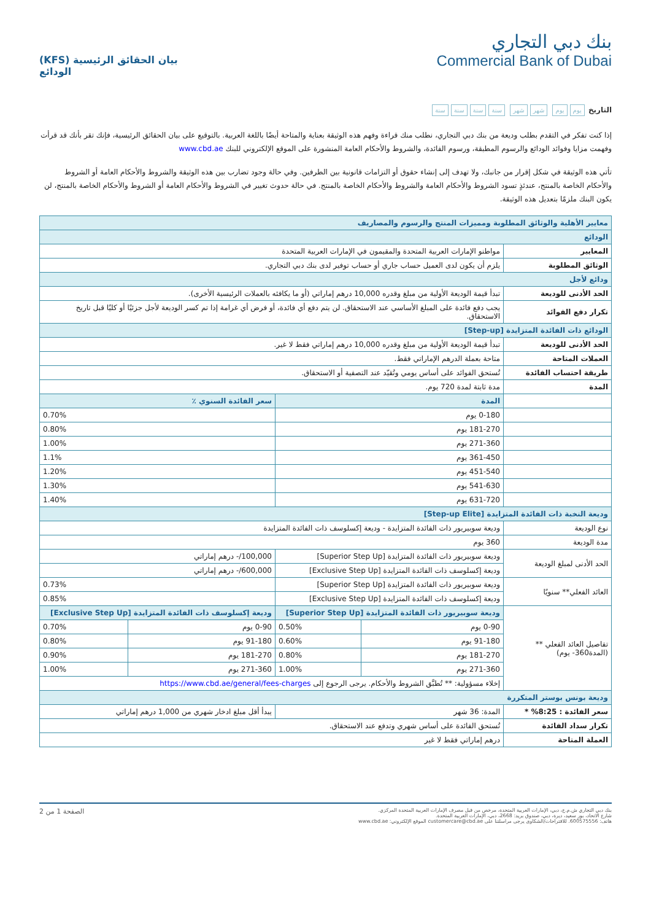بنك دبي التجاري
Commercial Bank of Dubai
بيان الحقائق الرئيسية (KFS)
الودائع
التاريخ يوم يوم شهر شهر سنة سنة سنة سنة
إذا كنت تفكر في التقدم بطلب وديعة من بنك دبي التجاري، نطلب منك قراءة وفهم هذه الوثيقة بعناية والمتاحة أيضًا باللغة العربية. بالتوقيع على بيان الحقائق الرئيسية، فإنك تقر بأنك قد قرأت وفهمت مزايا وفوائد الودائع والرسوم المطبقة، ورسوم الفائدة، والشروط والأحكام العامة المنشورة على الموقع الإلكتروني للبنك www.cbd.ae
تأتي هذه الوثيقة في شكل إقرار من جانبك، ولا تهدف إلى إنشاء حقوق أو التزامات قانونية بين الطرفين. وفي حالة وجود تضارب بين هذه الوثيقة والشروط والأحكام العامة أو الشروط والأحكام الخاصة بالمنتج، عندئذٍ تسود الشروط والأحكام العامة والشروط والأحكام الخاصة بالمنتج. في حالة حدوث تغيير في الشروط والأحكام العامة أو الشروط والأحكام الخاصة بالمنتج، لن يكون البنك ملزمًا بتعديل هذه الوثيقة.
| معايير الأهلية والوثائق المطلوبة ومميزات المنتج والرسوم والمصاريف | | | | |
| الودائع | | | | |
| المعايير | مواطنو الإمارات العربية المتحدة والمقيمون في الإمارات العربية المتحدة | | | |
| الوثائق المطلوبة | يلزم أن يكون لدى العميل حساب جاري أو حساب توفير لدى بنك دبي التجاري. | | | |
| ودائع لأجل | | | | |
| الحد الأدنى للوديعة | تبدأ قيمة الوديعة الأولية من مبلغ وقدره 10,000 درهم إماراتي (أو ما يكافئه بالعملات الرئيسية الأخرى). | | | |
| تكرار دفع الفوائد | يجب دفع فائدة على المبلغ الأساسي عند الاستحقاق. لن يتم دفع أي فائدة، أو فرض أي غرامة إذا تم كسر الوديعة لأجل جزئيًا أو كليًا قبل تاريخ الاستحقاق. | | | |
| الودائع ذات الفائدة المتزايدة [Step-up] | | | | |
| الحد الأدنى للوديعة | تبدأ قيمة الوديعة الأولية من مبلغ وقدره 10,000 درهم إماراتي فقط لا غير. | | | |
| العملات المتاحة | متاحة بعملة الدرهم الإماراتي فقط. | | | |
| طريقة احتساب الفائدة | تُستحق الفوائد على أساس يومي وتُقيّد عند التصفية أو الاستحقاق. | | | |
| المدة | مدة ثابتة لمدة 720 يوم. | | | |
| | المدة | | سعر الفائدة السنوي ٪ | |
| | 0-180 يوم | | 0.70% | |
| | 181-270 يوم | | 0.80% | |
| | 271-360 يوم | | 1.00% | |
| | 361-450 يوم | | 1.1% | |
| | 451-540 يوم | | 1.20% | |
| | 541-630 يوم | | 1.30% | |
| | 631-720 يوم | | 1.40% | |
| وديعة النخبة ذات الفائدة المتزايدة [Step-up Elite] | | | | |
| نوع الوديعة | وديعة سوبيريور ذات الفائدة المتزايدة - وديعة إكسلوسف ذات الفائدة المتزايدة | | | |
| مدة الوديعة | 360 يوم | | | |
| الحد الأدنى لمبلغ الوديعة | وديعة سوبيريور ذات الفائدة المتزايدة [Superior Step Up] | | 100,000/- درهم إماراتي | |
| | وديعة إكسلوسف ذات الفائدة المتزايدة [Exclusive Step Up] | | 600,000/- درهم إماراتي | |
| العائد الفعلي** سنويًا | وديعة سوبيريور ذات الفائدة المتزايدة [Superior Step Up] | | 0.73% | |
| | وديعة إكسلوسف ذات الفائدة المتزايدة [Exclusive Step Up] | | 0.85% | |
| تفاصيل العائد الفعلي ** (المدة360- يوم) | وديعة سوبيريور ذات الفائدة المتزايدة [Superior Step Up] | | وديعة إكسلوسف ذات الفائدة المتزايدة [Exclusive Step Up] | |
| | 0-90 يوم | 0.50% | 0-90 يوم | 0.70% |
| | 91-180 يوم | 0.60% | 91-180 يوم | 0.80% |
| | 181-270 يوم | 0.80% | 181-270 يوم | 0.90% |
| | 271-360 يوم | 1.00% | 271-360 يوم | 1.00% |
| | إخلاء مسؤولية: ** تُطبَّق الشروط والأحكام. يرجى الرجوع إلى https://www.cbd.ae/general/fees-charges | | | |
| وديعة بونس بوستر المتكررة | | | | |
| سعر الفائدة : 8:25% * | المدة: 36 شهر | | يبدأ أقل مبلغ ادخار شهري من 1,000 درهم إماراتي | |
| تكرار سداد الفائدة | تُستحق الفائدة على أساس شهري وتدفع عند الاستحقاق. | | | |
| العملة المتاحة | درهم إماراتي فقط لا غير | | | |
بنك دبي التجاري ش.م.ع، دبي، الإمارات العربية المتحدة، مرخص من قبل مصرف الإمارات العربية المتحدة المركزي.
شارع الاتحاد، بور سعيد، ديرة، دبي، صندوق بريد: 2668، دبي، الإمارات العربية المتحدة.
هاتف: 600575556. للاقتراحات/الشكاوى يرجى مراسلتنا على customercare@cbd.ae الموقع الإلكتروني: www.cbd.ae
الصفحة 1 من 2